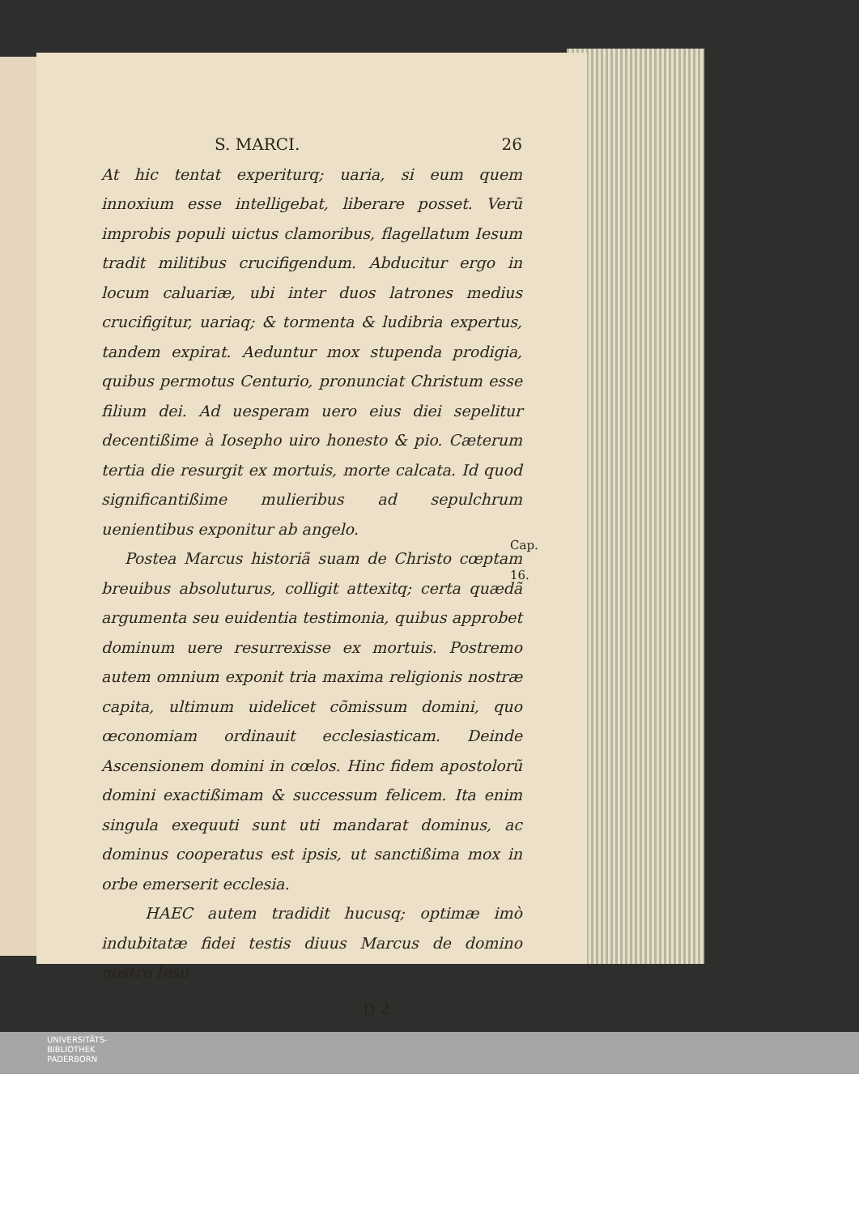S. MARCI. 26
At hic tentat experiturq; uaria, si eum quem innoxium esse intelligebat, liberare posset. Verũ improbis populi uictus clamoribus, flagellatum Iesum tradit militibus crucifigendum. Abducitur ergo in locum caluariæ, ubi inter duos latrones medius crucifigitur, uariaq; & tormenta & ludibria expertus, tandem expirat. Aeduntur mox stupenda prodigia, quibus permotus Centurio, pronunciat Christum esse filium dei. Ad uesperam uero eius diei sepelitur decentißime à Iosepho uiro honesto & pio. Cæterum tertia die resurgit ex mortuis, morte calcata. Id quod significantißime mulieribus ad sepulchrum uenientibus exponitur ab angelo.
Postea Marcus historiã suam de Christo cœptam breuibus absoluturus, colligit attexitq; certa quædã argumenta seu euidentia testimonia, quibus approbet dominum uere resurrexisse ex mortuis. Postremo autem omnium exponit tria maxima religionis nostræ capita, ultimum uidelicet cõmissum domini, quo œconomiam ordinauit ecclesiasticam. Deinde Ascensionem domini in cœlos. Hinc fidem apostolorũ domini exactißimam & successum felicem. Ita enim singula exequuti sunt uti mandarat dominus, ac dominus cooperatus est ipsis, ut sanctißima mox in orbe emerserit ecclesia.
HAEC autem tradidit hucusq; optimæ imò indubitatæ fidei testis diuus Marcus de domino nostro Iesu
D 2
Cap. 16.
UNIVERSITÄTS-
BIBLIOTHEK
PADERBORN